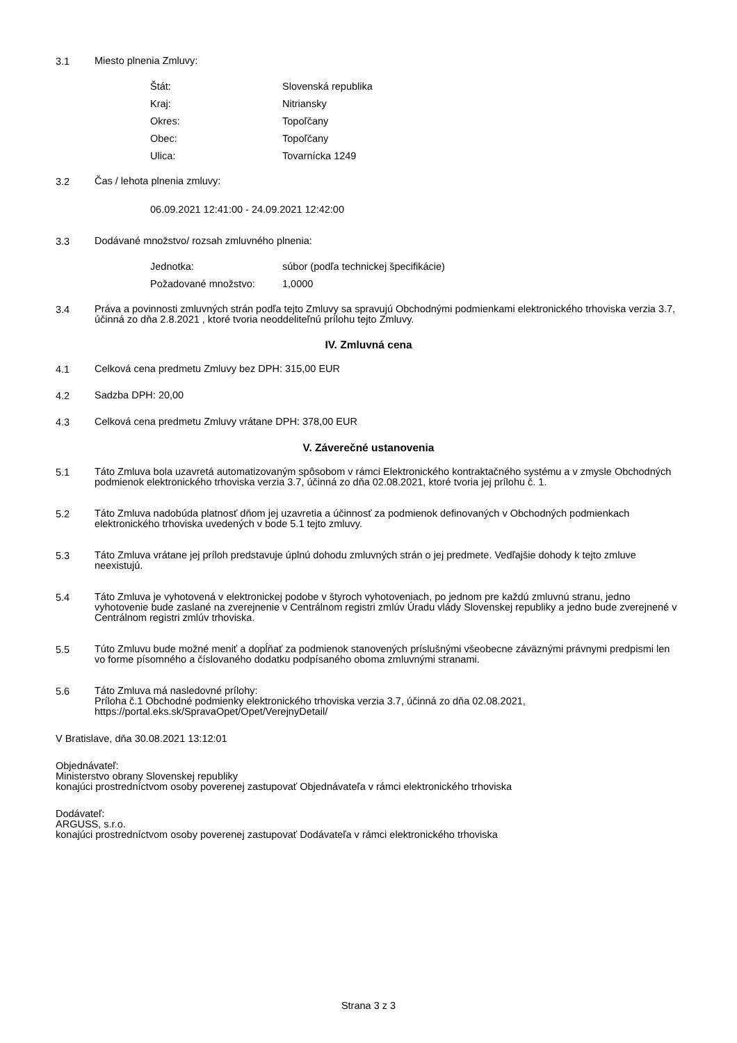3.1
Miesto plnenia Zmluvy:
Štát: Slovenská republika
Kraj: Nitriansky
Okres: Topoľčany
Obec: Topoľčany
Ulica: Tovarnícka 1249
3.2
Čas / lehota plnenia zmluvy:
06.09.2021 12:41:00 - 24.09.2021 12:42:00
3.3
Dodávané množstvo/ rozsah zmluvného plnenia:
Jednotka: súbor (podľa technickej špecifikácie)
Požadované množstvo: 1,0000
3.4
Práva a povinnosti zmluvných strán podľa tejto Zmluvy sa spravujú Obchodnými podmienkami elektronického trhoviska verzia 3.7, účinná zo dňa 2.8.2021 , ktoré tvoria neoddeliteľnú prílohu tejto Zmluvy.
IV. Zmluvná cena
4.1
Celková cena predmetu Zmluvy bez DPH: 315,00 EUR
4.2
Sadzba DPH: 20,00
4.3
Celková cena predmetu Zmluvy vrátane DPH: 378,00 EUR
V. Záverečné ustanovenia
5.1
Táto Zmluva bola uzavretá automatizovaným spôsobom v rámci Elektronického kontraktačného systému a v zmysle Obchodných podmienok elektronického trhoviska verzia 3.7, účinná zo dňa 02.08.2021, ktoré tvoria jej prílohu č. 1.
5.2
Táto Zmluva nadobúda platnosť dňom jej uzavretia a účinnosť za podmienok definovaných v Obchodných podmienkach elektronického trhoviska uvedených v bode 5.1 tejto zmluvy.
5.3
Táto Zmluva vrátane jej príloh predstavuje úplnú dohodu zmluvných strán o jej predmete. Vedľajšie dohody k tejto zmluve neexistujú.
5.4
Táto Zmluva je vyhotovená v elektronickej podobe v štyroch vyhotoveniach, po jednom pre každú zmluvnú stranu, jedno vyhotovenie bude zaslané na zverejnenie v Centrálnom registri zmlúv Úradu vlády Slovenskej republiky a jedno bude zverejnené v Centrálnom registri zmlúv trhoviska.
5.5
Túto Zmluvu bude možné meniť a dopĺňať za podmienok stanovených príslušnými všeobecne záväznými právnymi predpismi len vo forme písomného a číslovaného dodatku podpísaného oboma zmluvnými stranami.
5.6
Táto Zmluva má nasledovné prílohy:
Príloha č.1 Obchodné podmienky elektronického trhoviska verzia 3.7, účinná zo dňa 02.08.2021,
https://portal.eks.sk/SpravaOpet/Opet/VerejnyDetail/
V Bratislave, dňa 30.08.2021 13:12:01
Objednávateľ:
Ministerstvo obrany Slovenskej republiky
konajúci prostredníctvom osoby poverenej zastupovať Objednávateľa v rámci elektronického trhoviska
Dodávateľ:
ARGUSS, s.r.o.
konajúci prostredníctvom osoby poverenej zastupovať Dodávateľa v rámci elektronického trhoviska
Strana 3 z 3